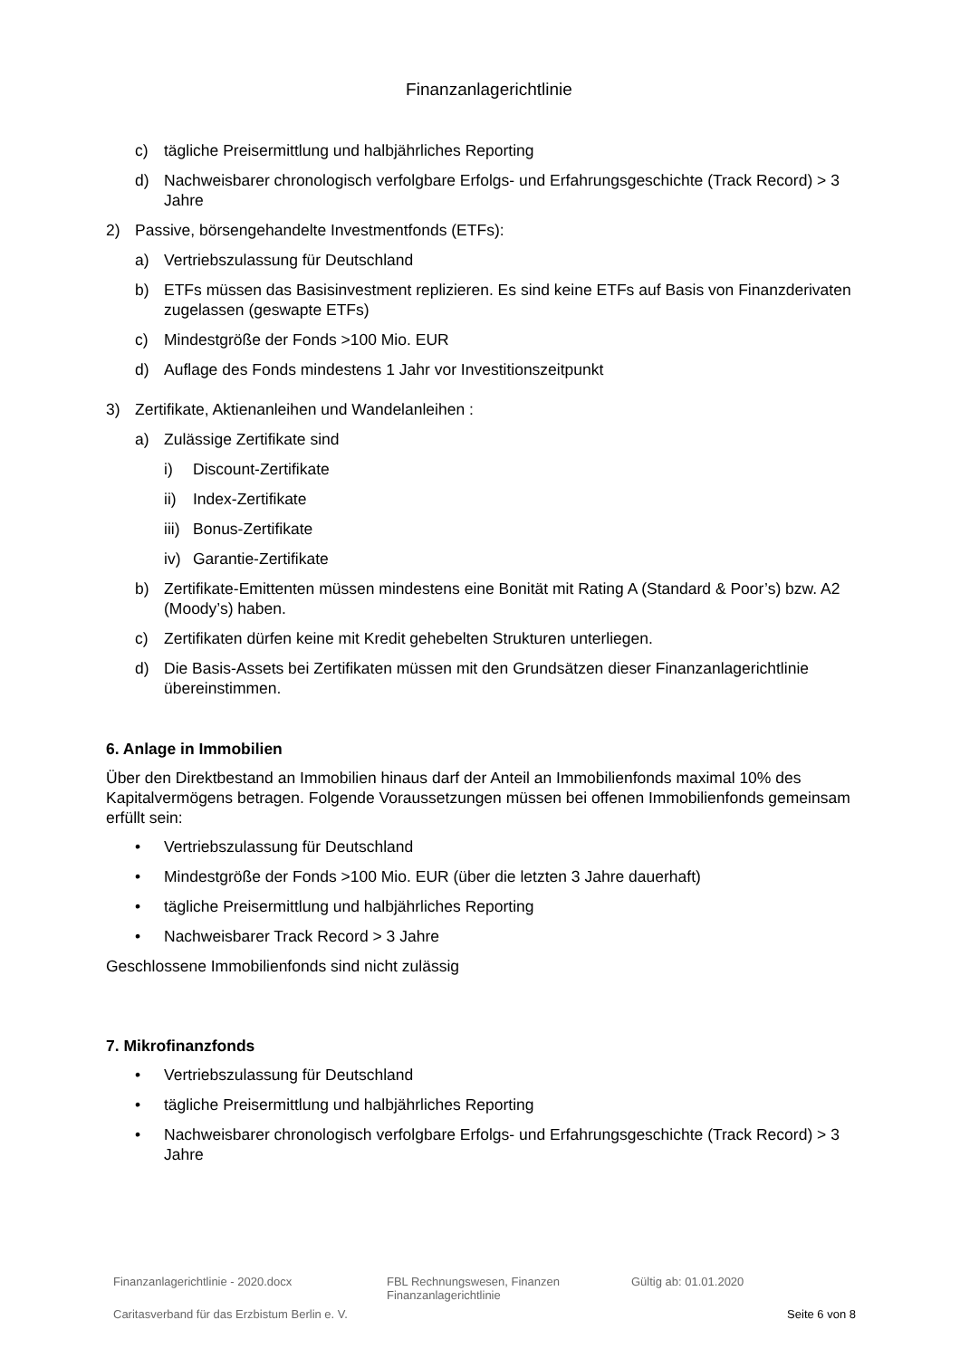Finanzanlagerichtlinie
c) tägliche Preisermittlung und halbjährliches Reporting
d) Nachweisbarer chronologisch verfolgbare Erfolgs- und Erfahrungsgeschichte (Track Record) > 3 Jahre
2) Passive, börsengehandelte Investmentfonds (ETFs):
a) Vertriebszulassung für Deutschland
b) ETFs müssen das Basisinvestment replizieren. Es sind keine ETFs auf Basis von Finanzderivaten zugelassen (geswapte ETFs)
c) Mindestgröße der Fonds >100 Mio. EUR
d) Auflage des Fonds mindestens 1 Jahr vor Investitionszeitpunkt
3) Zertifikate, Aktienanleihen und Wandelanleihen :
a) Zulässige Zertifikate sind
i) Discount-Zertifikate
ii) Index-Zertifikate
iii) Bonus-Zertifikate
iv) Garantie-Zertifikate
b) Zertifikate-Emittenten müssen mindestens eine Bonität mit Rating A (Standard & Poor’s) bzw. A2 (Moody’s) haben.
c) Zertifikaten dürfen keine mit Kredit gehebelten Strukturen unterliegen.
d) Die Basis-Assets bei Zertifikaten müssen mit den Grundsätzen dieser Finanzanlagerichtlinie übereinstimmen.
6. Anlage in Immobilien
Über den Direktbestand an Immobilien hinaus darf der Anteil an Immobilienfonds maximal 10% des Kapitalvermögens betragen. Folgende Voraussetzungen müssen bei offenen Immobilienfonds gemeinsam erfüllt sein:
• Vertriebszulassung für Deutschland
• Mindestgröße der Fonds >100 Mio. EUR (über die letzten 3 Jahre dauerhaft)
• tägliche Preisermittlung und halbjährliches Reporting
• Nachweisbarer Track Record > 3 Jahre
Geschlossene Immobilienfonds sind nicht zulässig
7. Mikrofinanzfonds
• Vertriebszulassung für Deutschland
• tägliche Preisermittlung und halbjährliches Reporting
• Nachweisbarer chronologisch verfolgbare Erfolgs- und Erfahrungsgeschichte (Track Record) > 3 Jahre
Finanzanlagerichtlinie - 2020.docx FBL Rechnungswesen, Finanzen
Finanzanlagerichtlinie Gültig ab: 01.01.2020
Caritasverband für das Erzbistum Berlin e. V. Seite 6 von 8